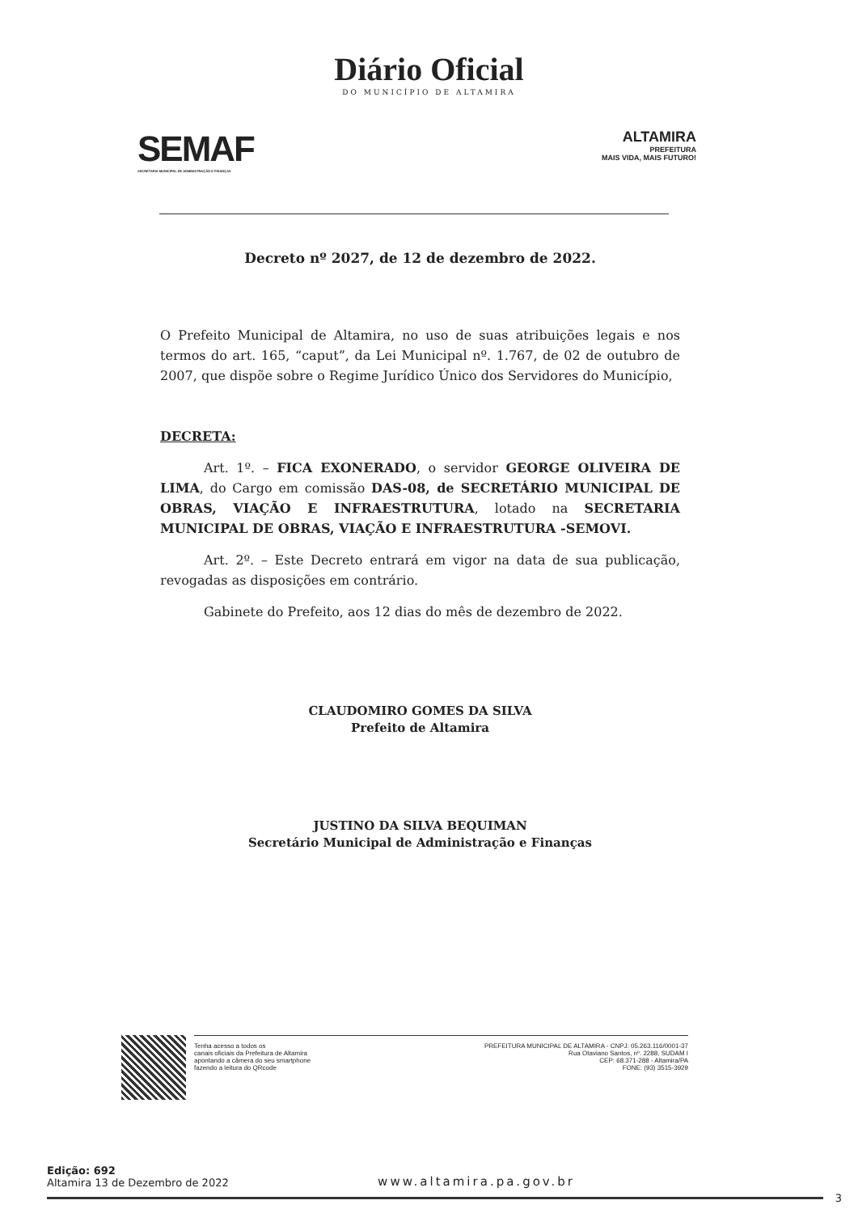Diário Oficial
DO MUNICÍPIO DE ALTAMIRA
SEMAF
SECRETARIA MUNICIPAL DE ADMINISTRAÇÃO E FINANÇAS
ALTAMIRA
PREFEITURA
MAIS VIDA, MAIS FUTURO!
Decreto nº 2027, de 12 de dezembro de 2022.
O Prefeito Municipal de Altamira, no uso de suas atribuições legais e nos termos do art. 165, “caput”, da Lei Municipal nº. 1.767, de 02 de outubro de 2007, que dispõe sobre o Regime Jurídico Único dos Servidores do Município,
DECRETA:
Art. 1º. – FICA EXONERADO, o servidor GEORGE OLIVEIRA DE LIMA, do Cargo em comissão DAS-08, de SECRETÁRIO MUNICIPAL DE OBRAS, VIAÇÃO E INFRAESTRUTURA, lotado na SECRETARIA MUNICIPAL DE OBRAS, VIAÇÃO E INFRAESTRUTURA -SEMOVI.
Art. 2º. – Este Decreto entrará em vigor na data de sua publicação, revogadas as disposições em contrário.
Gabinete do Prefeito, aos 12 dias do mês de dezembro de 2022.
CLAUDOMIRO GOMES DA SILVA
Prefeito de Altamira
JUSTINO DA SILVA BEQUIMAN
Secretário Municipal de Administração e Finanças
Tenha acesso a todos os
canais oficiais da Prefeitura de Altamira
apontando a câmera do seu smartphone
fazendo a leitura do QRcode
PREFEITURA MUNICIPAL DE ALTAMIRA - CNPJ: 05.263.116/0001-37
Rua Otaviano Santos, nº. 2288, SUDAM I
CEP: 68.371-288 - Altamira/PA
FONE: (93) 3515-3929
Edição: 692
Altamira 13 de Dezembro de 2022
www.altamira.pa.gov.br
3